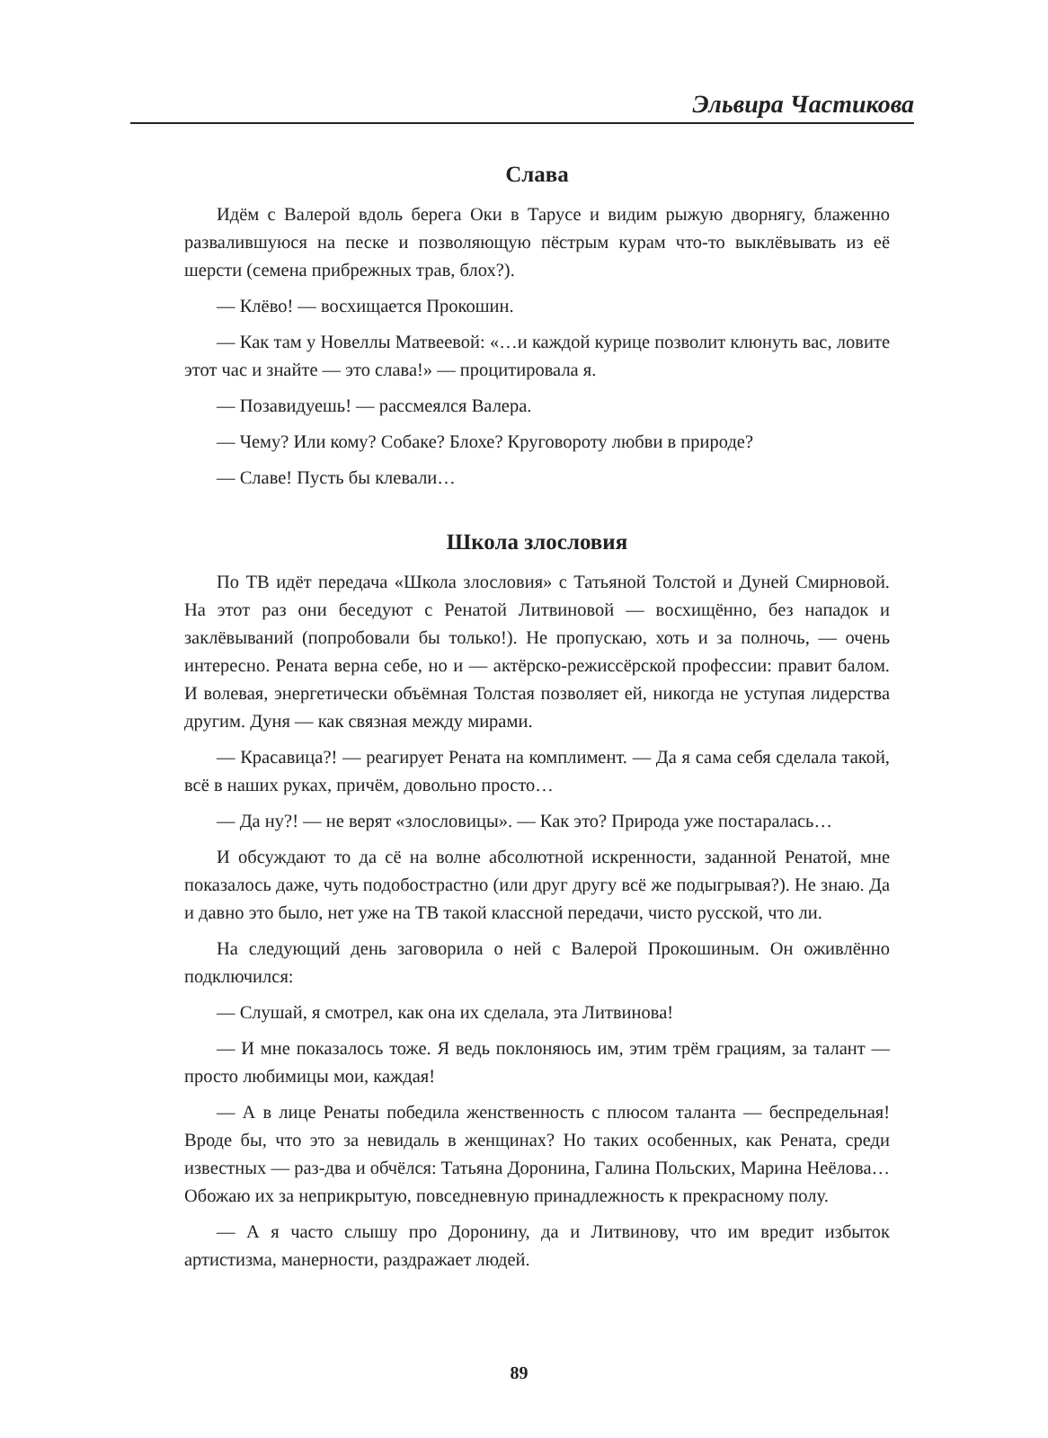Эльвира Частикова
Слава
Идём с Валерой вдоль берега Оки в Тарусе и видим рыжую дворнягу, блаженно развалившуюся на песке и позволяющую пёстрым курам что-то выклёвывать из её шерсти (семена прибрежных трав, блох?).
— Клёво! — восхищается Прокошин.
— Как там у Новеллы Матвеевой: «…и каждой курице позволит клюнуть вас, ловите этот час и знайте — это слава!» — процитировала я.
— Позавидуешь! — рассмеялся Валера.
— Чему? Или кому? Собаке? Блохе? Круговороту любви в природе?
— Славе! Пусть бы клевали…
Школа злословия
По ТВ идёт передача «Школа злословия» с Татьяной Толстой и Дуней Смирновой. На этот раз они беседуют с Ренатой Литвиновой — восхищённо, без нападок и заклёвываний (попробовали бы только!). Не пропускаю, хоть и за полночь, — очень интересно. Рената верна себе, но и — актёрско-режиссёрской профессии: правит балом. И волевая, энергетически объёмная Толстая позволяет ей, никогда не уступая лидерства другим. Дуня — как связная между мирами.
— Красавица?! — реагирует Рената на комплимент. — Да я сама себя сделала такой, всё в наших руках, причём, довольно просто…
— Да ну?! — не верят «злословицы». — Как это? Природа уже постаралась…
И обсуждают то да сё на волне абсолютной искренности, заданной Ренатой, мне показалось даже, чуть подобострастно (или друг другу всё же подыгрывая?). Не знаю. Да и давно это было, нет уже на ТВ такой классной передачи, чисто русской, что ли.
На следующий день заговорила о ней с Валерой Прокошиным. Он оживлённо подключился:
— Слушай, я смотрел, как она их сделала, эта Литвинова!
— И мне показалось тоже. Я ведь поклоняюсь им, этим трём грациям, за талант — просто любимицы мои, каждая!
— А в лице Ренаты победила женственность с плюсом таланта — беспредельная! Вроде бы, что это за невидаль в женщинах? Но таких особенных, как Рената, среди известных — раз-два и обчёлся: Татьяна Доронина, Галина Польских, Марина Неёлова… Обожаю их за неприкрытую, повседневную принадлежность к прекрасному полу.
— А я часто слышу про Доронину, да и Литвинову, что им вредит избыток артистизма, манерности, раздражает людей.
89